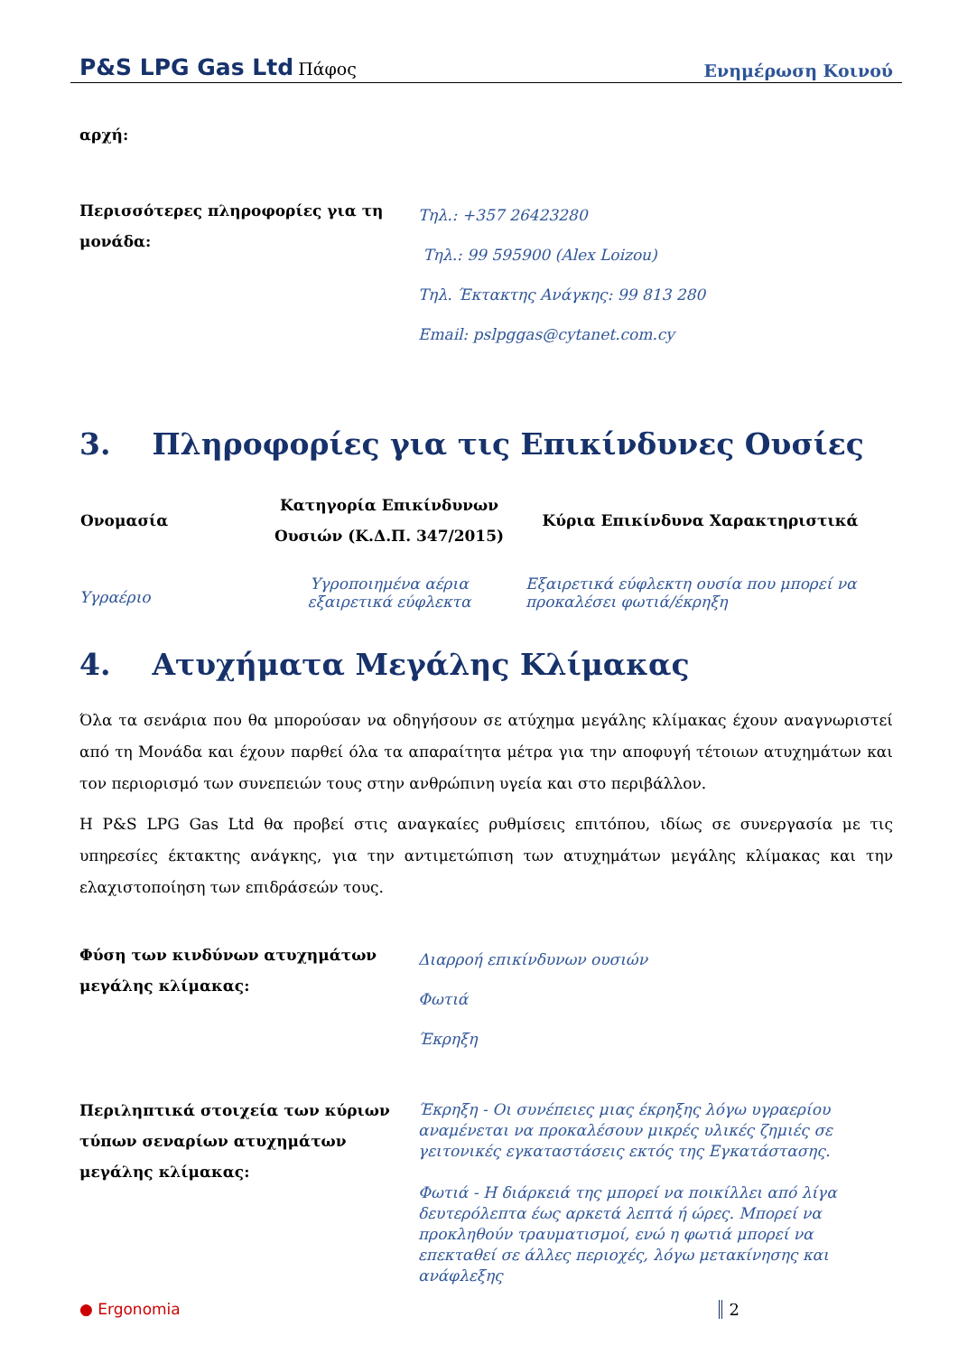P&S LPG Gas Ltd Πάφος
Ενημέρωση Κοινού
αρχή:
| Περισσότερες πληροφορίες για τη μονάδα: | Τηλ.: +357 26423280 Τηλ.: 99 595900 (Alex Loizou) Τηλ. Έκτακτης Ανάγκης: 99 813 280 Email: pslpggas@cytanet.com.cy |
3. Πληροφορίες για τις Επικίνδυνες Ουσίες
| Ονομασία | Κατηγορία Επικίνδυνων Ουσιών (Κ.Δ.Π. 347/2015) | Κύρια Επικίνδυνα Χαρακτηριστικά |
| --- | --- | --- |
| Υγραέριο | Υγροποιημένα αέρια εξαιρετικά εύφλεκτα | Εξαιρετικά εύφλεκτη ουσία που μπορεί να προκαλέσει φωτιά/έκρηξη |
4. Ατυχήματα Μεγάλης Κλίμακας
Όλα τα σενάρια που θα μπορούσαν να οδηγήσουν σε ατύχημα μεγάλης κλίμακας έχουν αναγνωριστεί από τη Μονάδα και έχουν παρθεί όλα τα απαραίτητα μέτρα για την αποφυγή τέτοιων ατυχημάτων και τον περιορισμό των συνεπειών τους στην ανθρώπινη υγεία και στο περιβάλλον.
Η P&S LPG Gas Ltd θα προβεί στις αναγκαίες ρυθμίσεις επιτόπου, ιδίως σε συνεργασία με τις υπηρεσίες έκτακτης ανάγκης, για την αντιμετώπιση των ατυχημάτων μεγάλης κλίμακας και την ελαχιστοποίηση των επιδράσεών τους.
| Φύση των κινδύνων ατυχημάτων μεγάλης κλίμακας: | Διαρροή επικίνδυνων ουσιών Φωτιά Έκρηξη |
| Περιληπτικά στοιχεία των κύριων τύπων σεναρίων ατυχημάτων μεγάλης κλίμακας: | Έκρηξη - Οι συνέπειες μιας έκρηξης λόγω υγραερίου αναμένεται να προκαλέσουν μικρές υλικές ζημιές σε γειτονικές εγκαταστάσεις εκτός της Εγκατάστασης. Φωτιά - Η διάρκειά της μπορεί να ποικίλλει από λίγα δευτερόλεπτα έως αρκετά λεπτά ή ώρες. Μπορεί να προκληθούν τραυματισμοί, ενώ η φωτιά μπορεί να επεκταθεί σε άλλες περιοχές, λόγω μετακίνησης και ανάφλεξης |
● Ergonomia 2